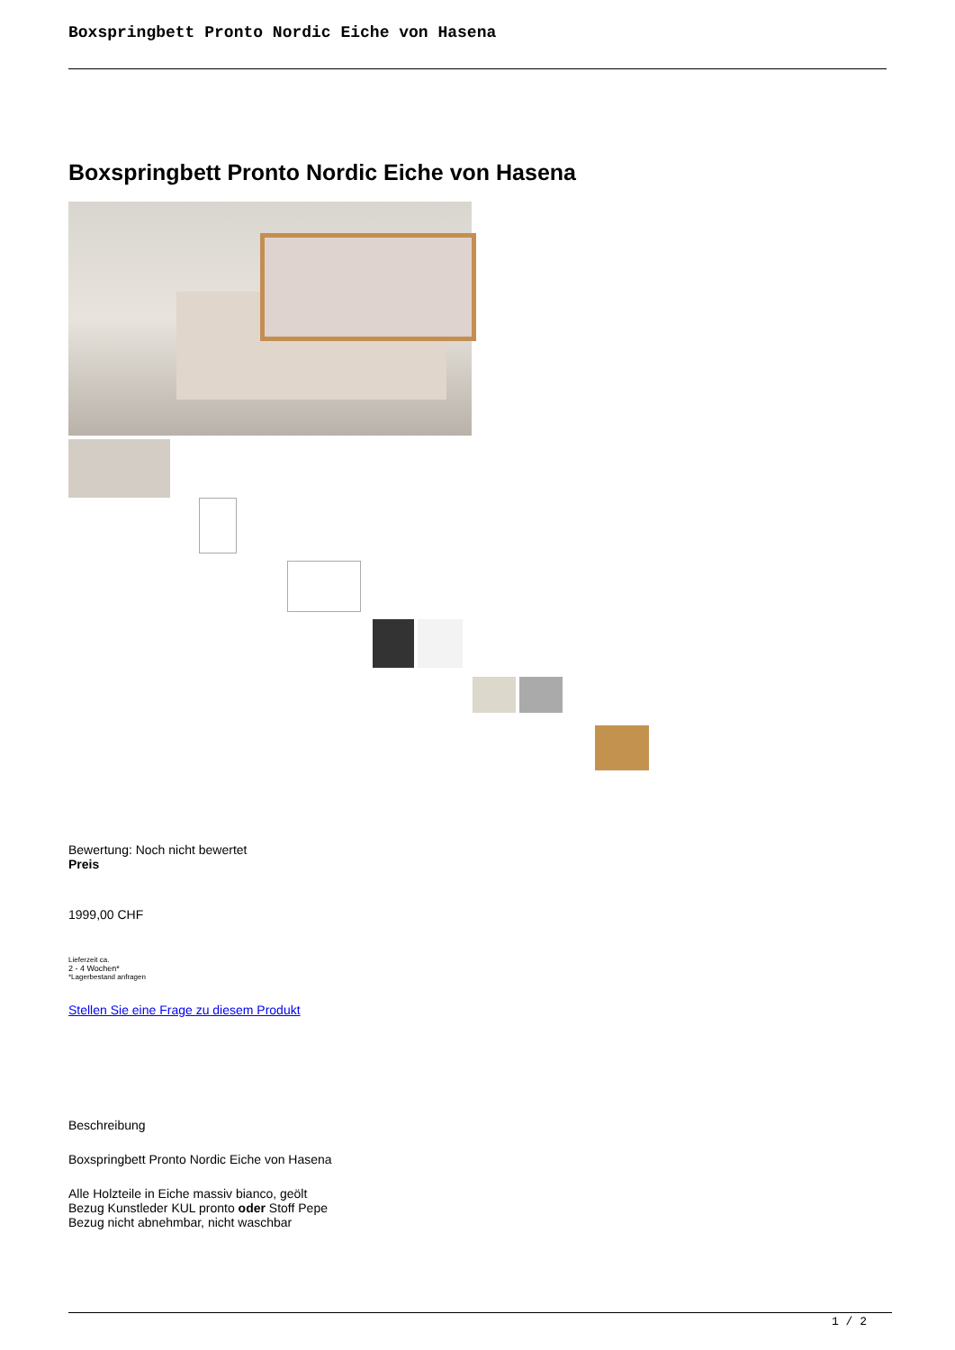Boxspringbett Pronto Nordic Eiche von Hasena
Boxspringbett Pronto Nordic Eiche von Hasena
Bewertung: Noch nicht bewertet
Preis
1999,00 CHF
Lieferzeit ca.
2 - 4 Wochen*
*Lagerbestand anfragen
Stellen Sie eine Frage zu diesem Produkt
Beschreibung
Boxspringbett Pronto Nordic Eiche von Hasena
Alle Holzteile in Eiche massiv bianco, geölt
Bezug Kunstleder KUL pronto oder Stoff Pepe
Bezug nicht abnehmbar, nicht waschbar
1 / 2